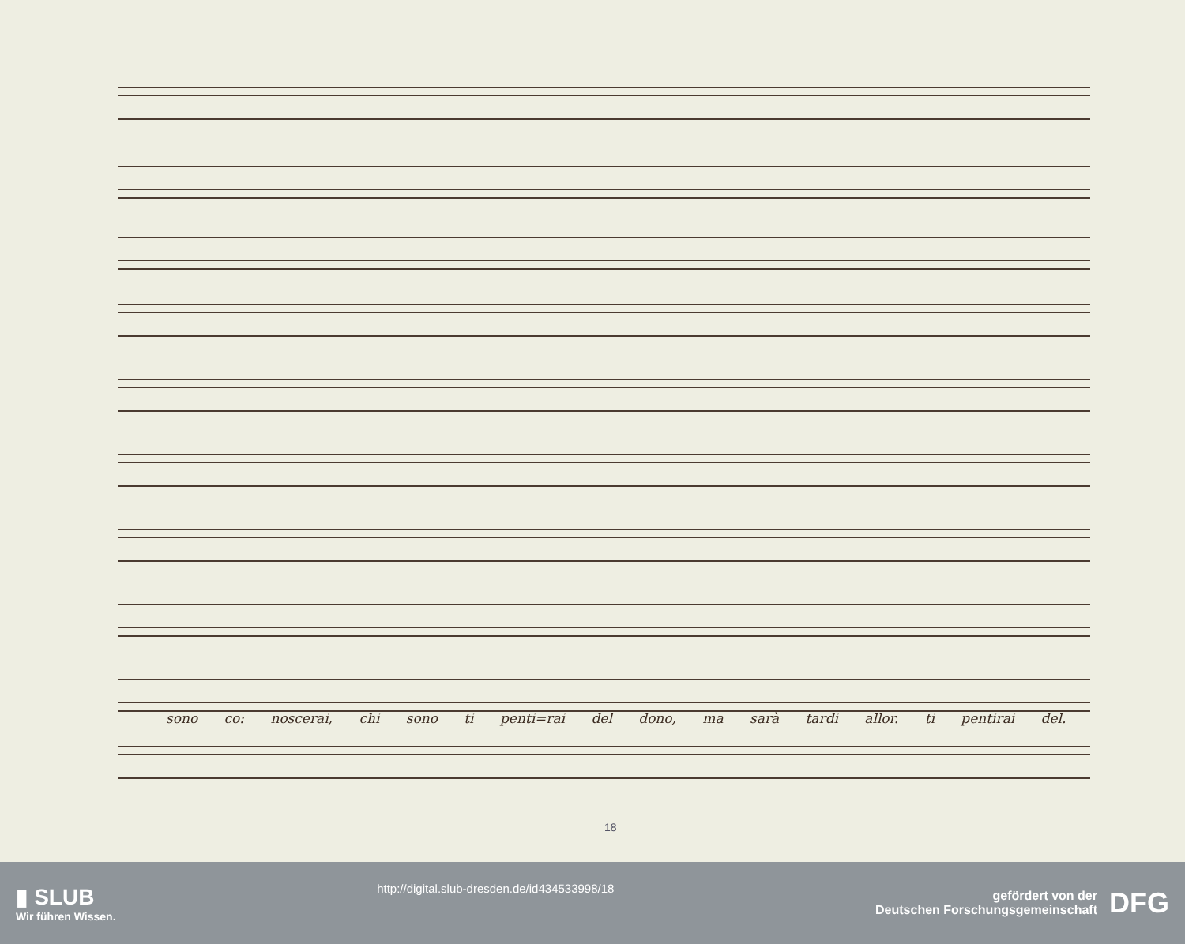sono co: noscerai, chi sono ti penti=rai del dono, ma sarà tardi allor. ti pentirai del.
18
▮ SLUB
Wir führen Wissen.
http://digital.slub-dresden.de/id434533998/18
gefördert von der
Deutschen Forschungsgemeinschaft
DFG